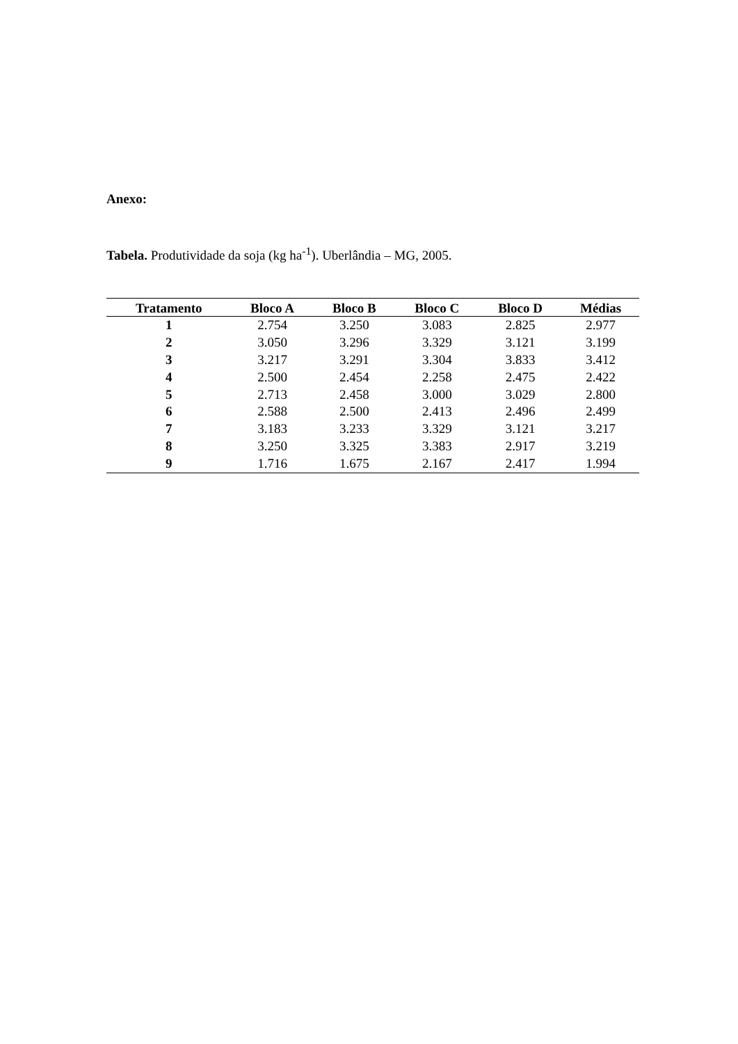Anexo:
Tabela. Produtividade da soja (kg ha<sup>-1</sup>). Uberlândia – MG, 2005.
| Tratamento | Bloco A | Bloco B | Bloco C | Bloco D | Médias |
| --- | --- | --- | --- | --- | --- |
| 1 | 2.754 | 3.250 | 3.083 | 2.825 | 2.977 |
| 2 | 3.050 | 3.296 | 3.329 | 3.121 | 3.199 |
| 3 | 3.217 | 3.291 | 3.304 | 3.833 | 3.412 |
| 4 | 2.500 | 2.454 | 2.258 | 2.475 | 2.422 |
| 5 | 2.713 | 2.458 | 3.000 | 3.029 | 2.800 |
| 6 | 2.588 | 2.500 | 2.413 | 2.496 | 2.499 |
| 7 | 3.183 | 3.233 | 3.329 | 3.121 | 3.217 |
| 8 | 3.250 | 3.325 | 3.383 | 2.917 | 3.219 |
| 9 | 1.716 | 1.675 | 2.167 | 2.417 | 1.994 |